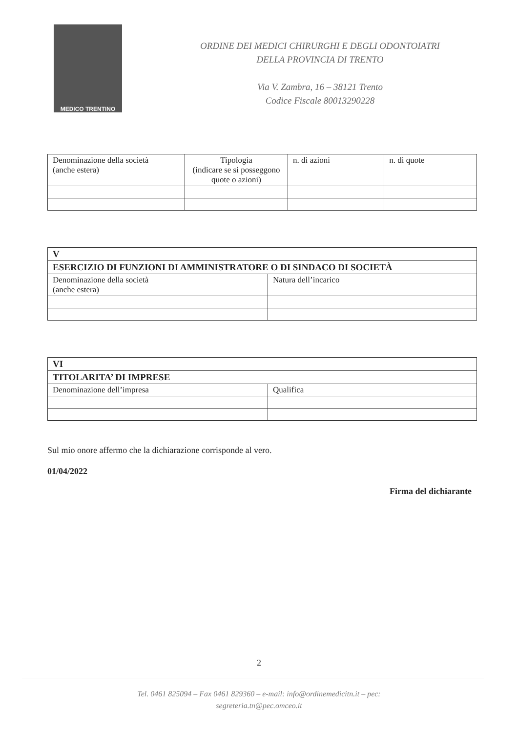MEDICO TRENTINO
ORDINE DEI MEDICI CHIRURGHI E DEGLI ODONTOIATRI
DELLA PROVINCIA DI TRENTO
Via V. Zambra, 16 – 38121 Trento
Codice Fiscale 80013290228
| Denominazione della società (anche estera) | Tipologia (indicare se si posseggono quote o azioni) | n. di azioni | n. di quote |
| V | |
| --- | --- |
| ESERCIZIO DI FUNZIONI DI AMMINISTRATORE O DI SINDACO DI SOCIETÀ | |
| Denominazione della società (anche estera) | Natura dell’incarico |
| VI | |
| --- | --- |
| TITOLARITA’ DI IMPRESE | |
| Denominazione dell’impresa | Qualifica |
Sul mio onore affermo che la dichiarazione corrisponde al vero.
01/04/2022
Firma del dichiarante
2
Tel. 0461 825094 – Fax 0461 829360 – e-mail: info@ordinemedicitn.it – pec:
segreteria.tn@pec.omceo.it